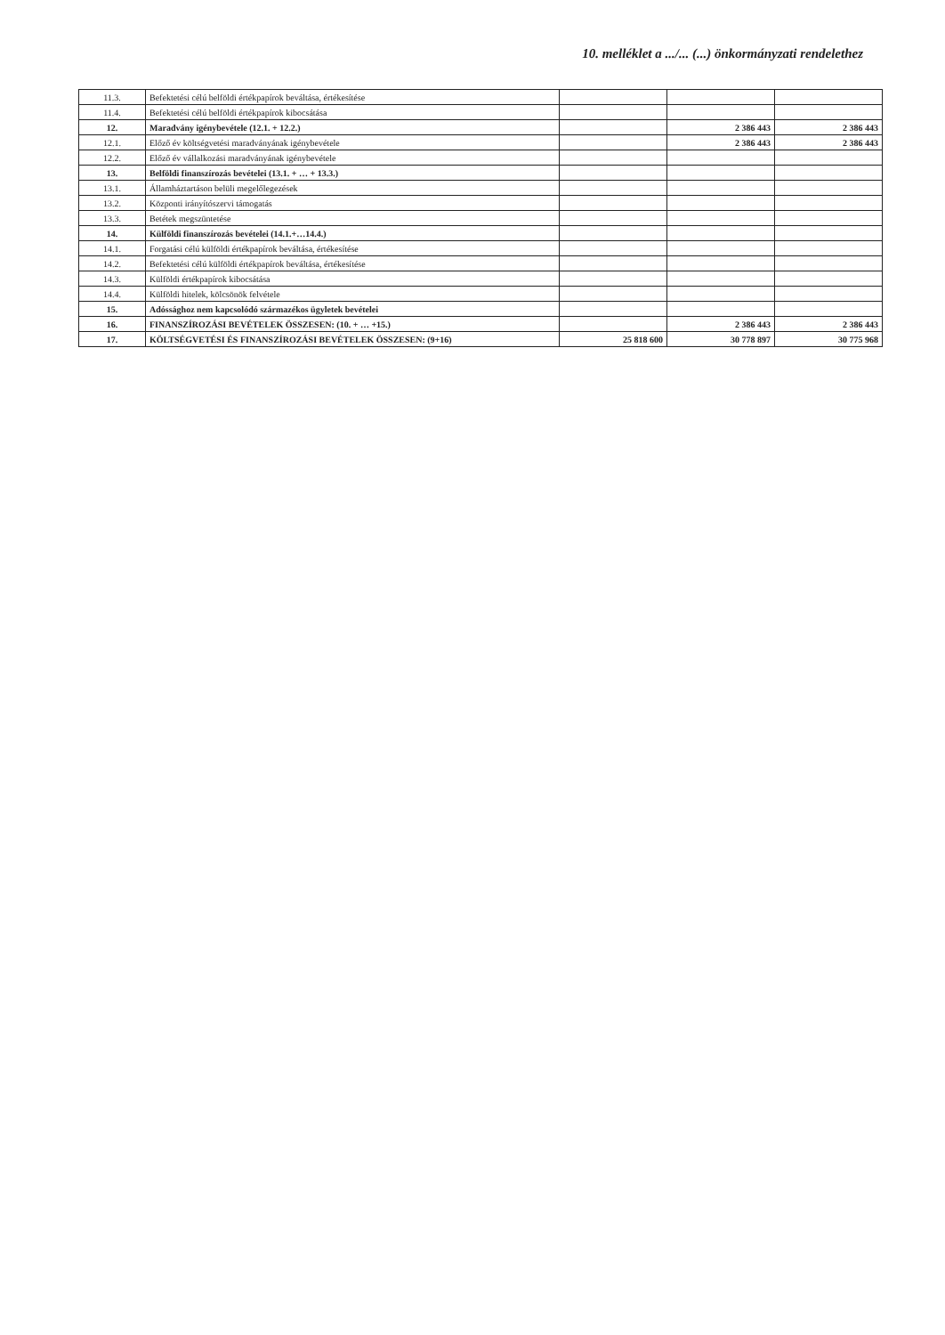10. melléklet a .../... (...) önkormányzati rendelethez
| 11.3. | Befektetési célú belföldi értékpapírok beváltása, értékesítése | | | |
| 11.4. | Befektetési célú belföldi értékpapírok kibocsátása | | | |
| 12. | Maradvány igénybevétele (12.1. + 12.2.) | | 2 386 443 | 2 386 443 |
| 12.1. | Előző év költségvetési maradványának igénybevétele | | 2 386 443 | 2 386 443 |
| 12.2. | Előző év vállalkozási maradványának igénybevétele | | | |
| 13. | Belföldi finanszírozás bevételei (13.1. + … + 13.3.) | | | |
| 13.1. | Államháztartáson belüli megelőlegezések | | | |
| 13.2. | Központi irányítószervi támogatás | | | |
| 13.3. | Betétek megszüntetése | | | |
| 14. | Külföldi finanszírozás bevételei (14.1.+…14.4.) | | | |
| 14.1. | Forgatási célú külföldi értékpapírok beváltása, értékesítése | | | |
| 14.2. | Befektetési célú külföldi értékpapírok beváltása, értékesítése | | | |
| 14.3. | Külföldi értékpapírok kibocsátása | | | |
| 14.4. | Külföldi hitelek, kölcsönök felvétele | | | |
| 15. | Adóssághoz nem kapcsolódó származékos ügyletek bevételei | | | |
| 16. | FINANSZÍROZÁSI BEVÉTELEK ÖSSZESEN: (10. + … +15.) | | 2 386 443 | 2 386 443 |
| 17. | KÖLTSÉGVETÉSI ÉS FINANSZÍROZÁSI BEVÉTELEK ÖSSZESEN: (9+16) | 25 818 600 | 30 778 897 | 30 775 968 |